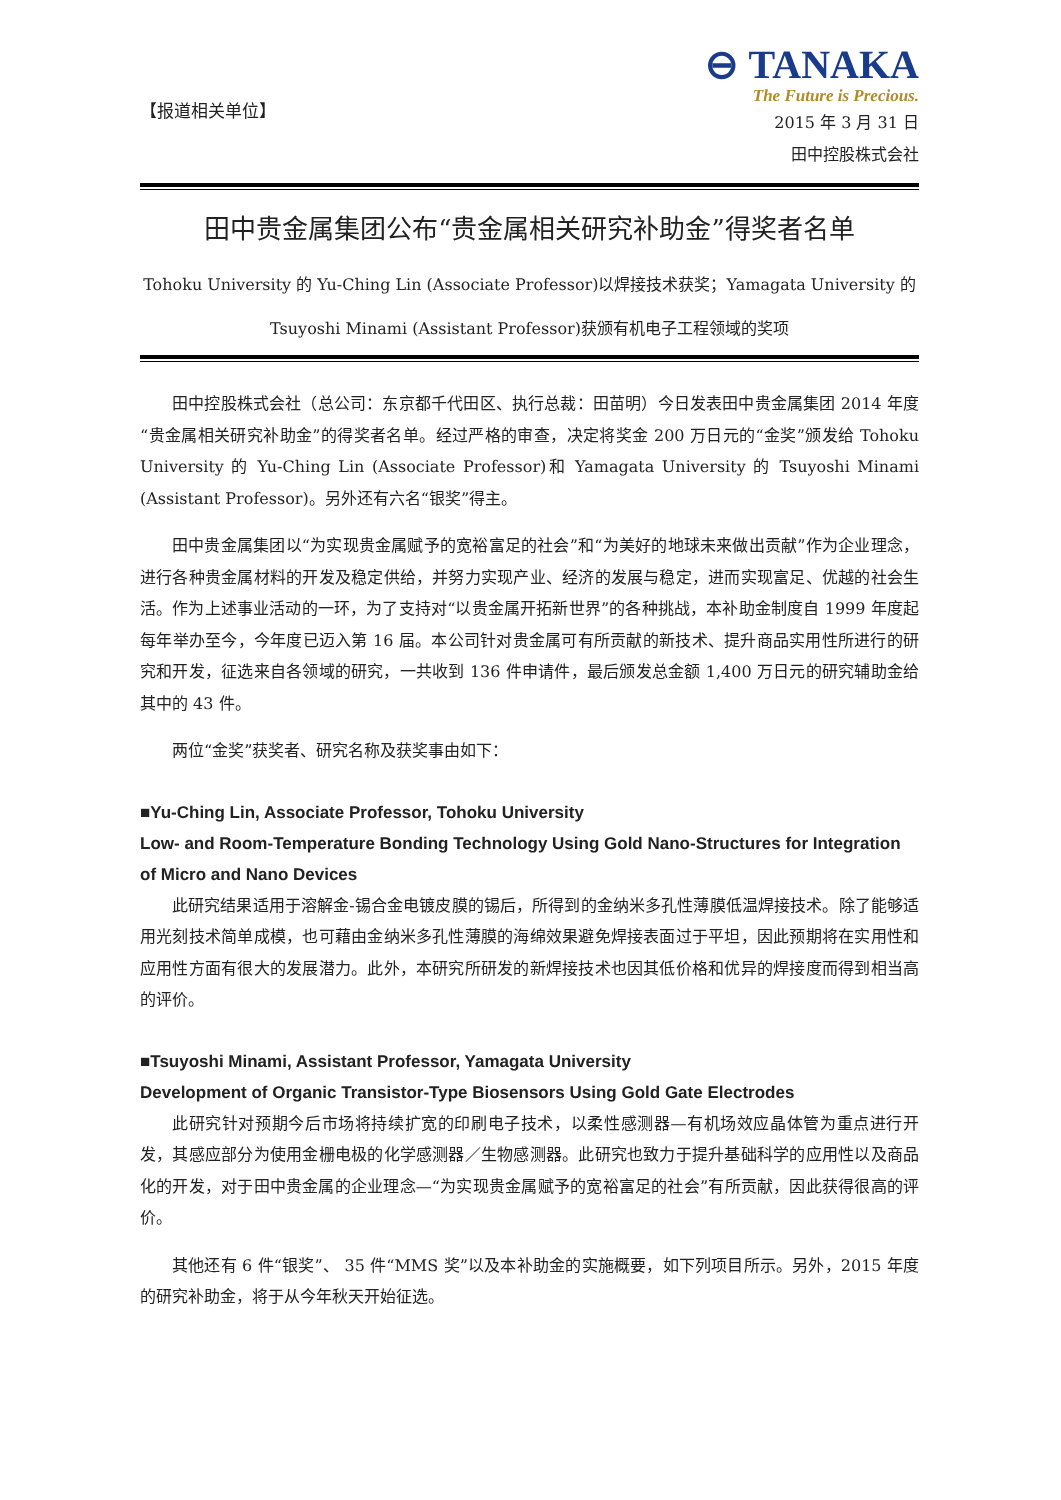【报道相关单位】
⊖ TANAKA
The Future is Precious.
2015 年 3 月 31 日
田中控股株式会社
田中贵金属集团公布“贵金属相关研究补助金”得奖者名单
Tohoku University 的 Yu-Ching Lin (Associate Professor)以焊接技术获奖；Yamagata University 的
Tsuyoshi Minami (Assistant Professor)获颁有机电子工程领域的奖项
田中控股株式会社（总公司：东京都千代田区、执行总裁：田苗明）今日发表田中贵金属集团 2014 年度“贵金属相关研究补助金”的得奖者名单。经过严格的审查，决定将奖金 200 万日元的“金奖”颁发给 Tohoku University 的 Yu-Ching Lin (Associate Professor)和 Yamagata University 的 Tsuyoshi Minami (Assistant Professor)。另外还有六名“银奖”得主。
田中贵金属集团以“为实现贵金属赋予的宽裕富足的社会”和“为美好的地球未来做出贡献”作为企业理念，进行各种贵金属材料的开发及稳定供给，并努力实现产业、经济的发展与稳定，进而实现富足、优越的社会生活。作为上述事业活动的一环，为了支持对“以贵金属开拓新世界”的各种挑战，本补助金制度自 1999 年度起每年举办至今，今年度已迈入第 16 届。本公司针对贵金属可有所贡献的新技术、提升商品实用性所进行的研究和开发，征选来自各领域的研究，一共收到 136 件申请件，最后颁发总金额 1,400 万日元的研究辅助金给其中的 43 件。
两位“金奖”获奖者、研究名称及获奖事由如下：
■Yu-Ching Lin, Associate Professor, Tohoku University
Low- and Room-Temperature Bonding Technology Using Gold Nano-Structures for Integration of Micro and Nano Devices
此研究结果适用于溶解金-锡合金电镀皮膜的锡后，所得到的金纳米多孔性薄膜低温焊接技术。除了能够适用光刻技术简单成模，也可藉由金纳米多孔性薄膜的海绵效果避免焊接表面过于平坦，因此预期将在实用性和应用性方面有很大的发展潜力。此外，本研究所研发的新焊接技术也因其低价格和优异的焊接度而得到相当高的评价。
■Tsuyoshi Minami, Assistant Professor, Yamagata University
Development of Organic Transistor-Type Biosensors Using Gold Gate Electrodes
此研究针对预期今后市场将持续扩宽的印刷电子技术，以柔性感测器—有机场效应晶体管为重点进行开发，其感应部分为使用金栅电极的化学感测器／生物感测器。此研究也致力于提升基础科学的应用性以及商品化的开发，对于田中贵金属的企业理念—“为实现贵金属赋予的宽裕富足的社会”有所贡献，因此获得很高的评价。
其他还有 6 件“银奖”、 35 件“MMS 奖”以及本补助金的实施概要，如下列项目所示。另外，2015 年度的研究补助金，将于从今年秋天开始征选。